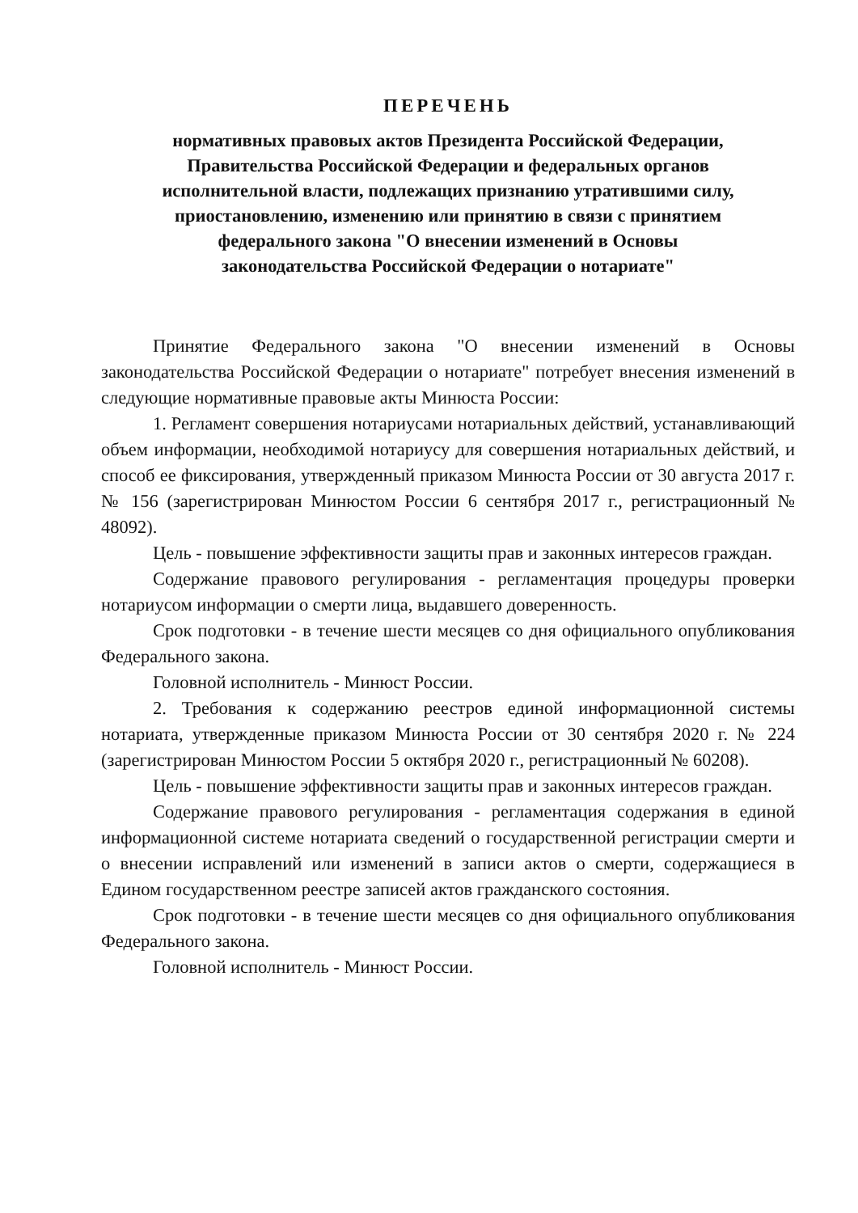ПЕРЕЧЕНЬ
нормативных правовых актов Президента Российской Федерации,
Правительства Российской Федерации и федеральных органов
исполнительной власти, подлежащих признанию утратившими силу,
приостановлению, изменению или принятию в связи с принятием
федерального закона "О внесении изменений в Основы
законодательства Российской Федерации о нотариате"
Принятие Федерального закона "О внесении изменений в Основы законодательства Российской Федерации о нотариате" потребует внесения изменений в следующие нормативные правовые акты Минюста России:
1. Регламент совершения нотариусами нотариальных действий, устанавливающий объем информации, необходимой нотариусу для совершения нотариальных действий, и способ ее фиксирования, утвержденный приказом Минюста России от 30 августа 2017 г. № 156 (зарегистрирован Минюстом России 6 сентября 2017 г., регистрационный № 48092).
Цель - повышение эффективности защиты прав и законных интересов граждан.
Содержание правового регулирования - регламентация процедуры проверки нотариусом информации о смерти лица, выдавшего доверенность.
Срок подготовки - в течение шести месяцев со дня официального опубликования Федерального закона.
Головной исполнитель - Минюст России.
2. Требования к содержанию реестров единой информационной системы нотариата, утвержденные приказом Минюста России от 30 сентября 2020 г. № 224 (зарегистрирован Минюстом России 5 октября 2020 г., регистрационный № 60208).
Цель - повышение эффективности защиты прав и законных интересов граждан.
Содержание правового регулирования - регламентация содержания в единой информационной системе нотариата сведений о государственной регистрации смерти и о внесении исправлений или изменений в записи актов о смерти, содержащиеся в Едином государственном реестре записей актов гражданского состояния.
Срок подготовки - в течение шести месяцев со дня официального опубликования Федерального закона.
Головной исполнитель - Минюст России.